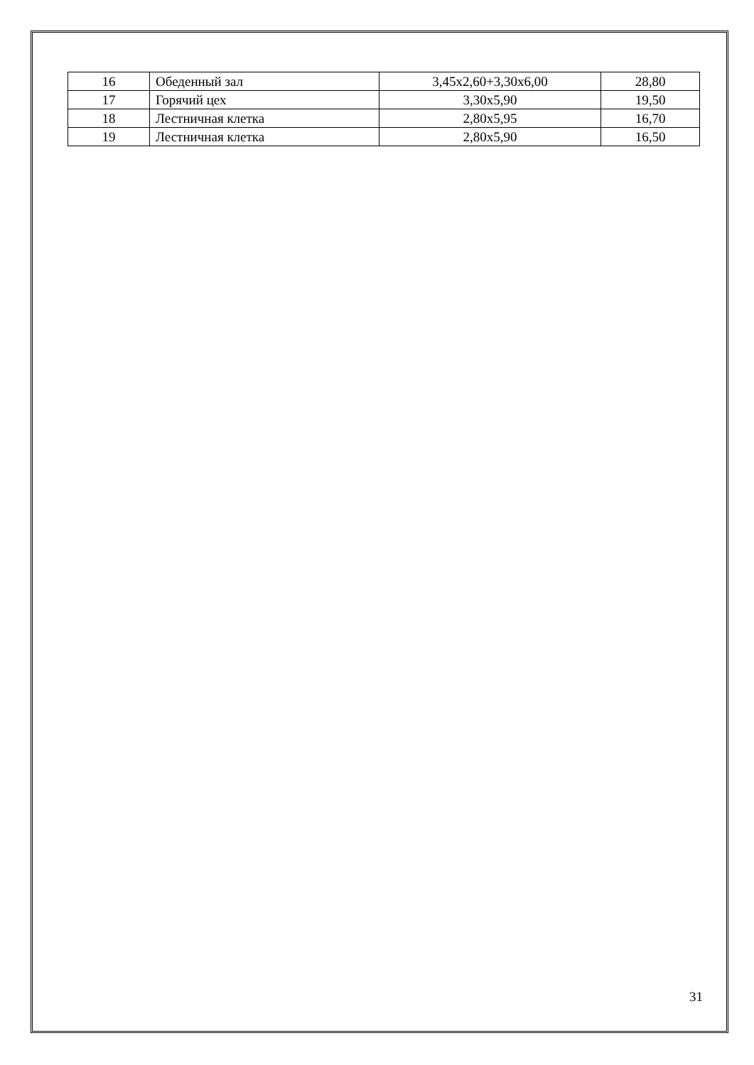| 16 | Обеденный зал | 3,45х2,60+3,30х6,00 | 28,80 |
| 17 | Горячий цех | 3,30х5,90 | 19,50 |
| 18 | Лестничная клетка | 2,80х5,95 | 16,70 |
| 19 | Лестничная клетка | 2,80х5,90 | 16,50 |
31